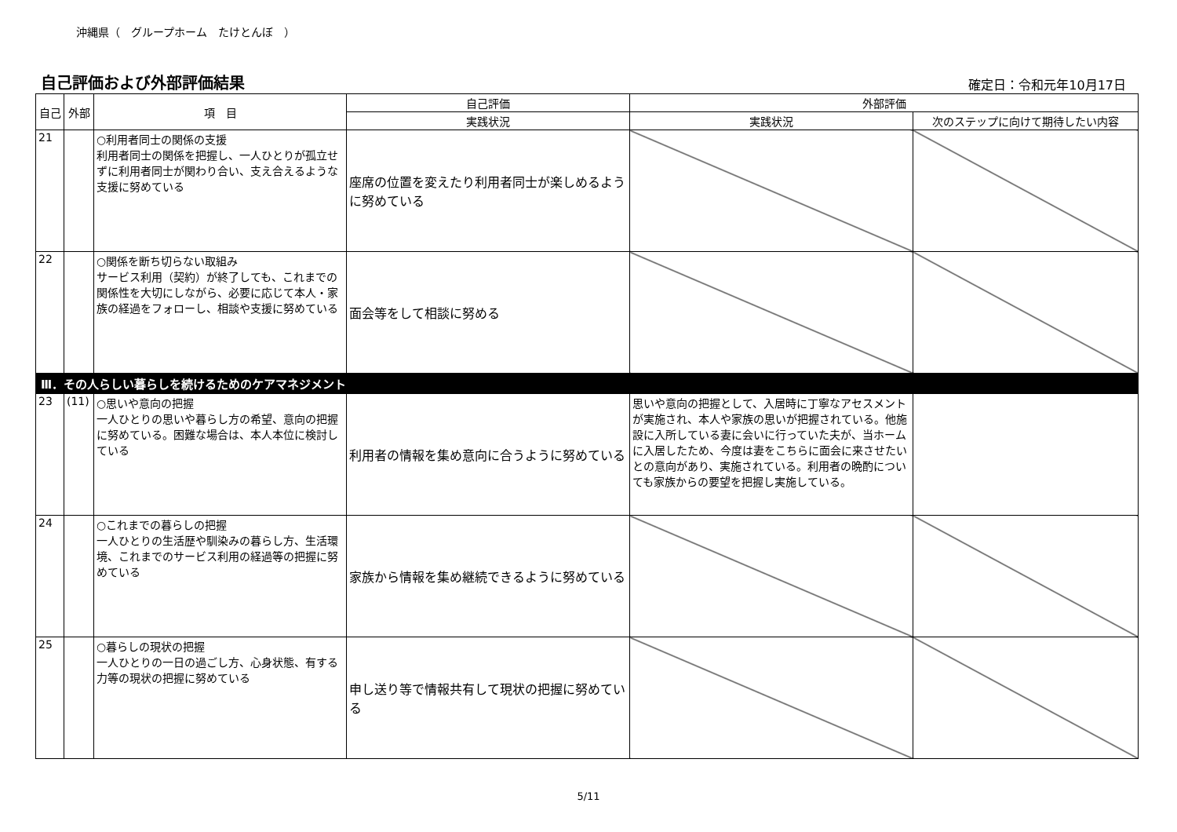沖縄県（　グループホーム　たけとんぼ　）
自己評価および外部評価結果
確定日：令和元年10月17日
| 自己 | 外部 | 項 目 | 自己評価 | 外部評価 | |
| --- | --- | --- | --- | --- | --- |
| | | | 実践状況 | 実践状況 | 次のステップに向けて期待したい内容 |
| 21 | | ○利用者同士の関係の支援 利用者同士の関係を把握し、一人ひとりが孤立せずに利用者同士が関わり合い、支え合えるような支援に努めている | 座席の位置を変えたり利用者同士が楽しめるように努めている | | |
| 22 | | ○関係を断ち切らない取組み サービス利用（契約）が終了しても、これまでの関係性を大切にしながら、必要に応じて本人・家族の経過をフォローし、相談や支援に努めている | 面会等をして相談に努める | | |
| Ⅲ．その人らしい暮らしを続けるためのケアマネジメント | | | | | |
| 23 | (11) | ○思いや意向の把握 一人ひとりの思いや暮らし方の希望、意向の把握に努めている。困難な場合は、本人本位に検討している | 利用者の情報を集め意向に合うように努めている | 思いや意向の把握として、入居時に丁寧なアセスメントが実施され、本人や家族の思いが把握されている。他施設に入所している妻に会いに行っていた夫が、当ホームに入居したため、今度は妻をこちらに面会に来させたいとの意向があり、実施されている。利用者の晩酌についても家族からの要望を把握し実施している。 | |
| 24 | | ○これまでの暮らしの把握 一人ひとりの生活歴や馴染みの暮らし方、生活環境、これまでのサービス利用の経過等の把握に努めている | 家族から情報を集め継続できるように努めている | | |
| 25 | | ○暮らしの現状の把握 一人ひとりの一日の過ごし方、心身状態、有する力等の現状の把握に努めている | 申し送り等で情報共有して現状の把握に努めている | | |
5/11